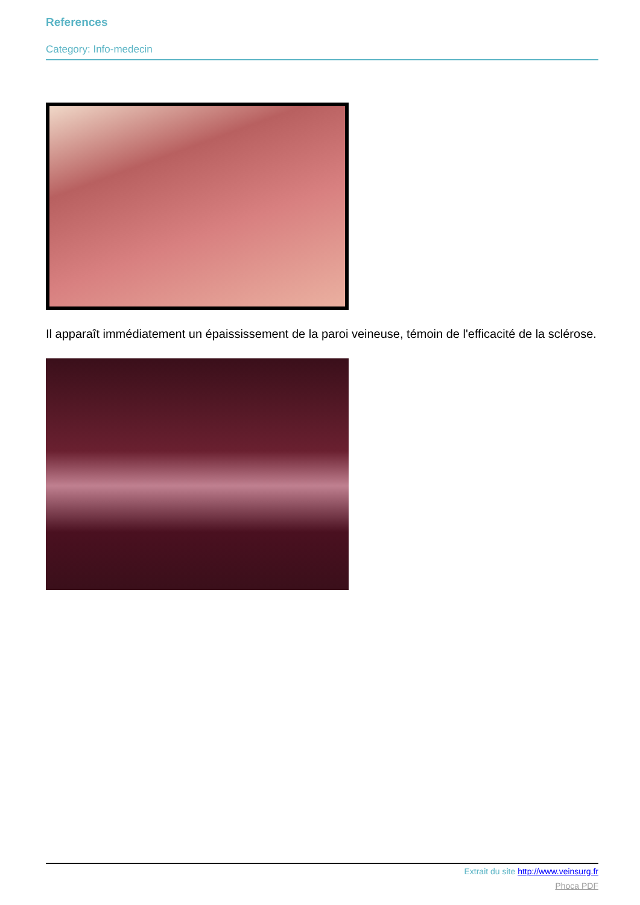References
Category: Info-medecin
Il apparaît immédiatement un épaississement de la paroi veineuse, témoin de l'efficacité de la sclérose.
Extrait du site http://www.veinsurg.fr
Phoca PDF